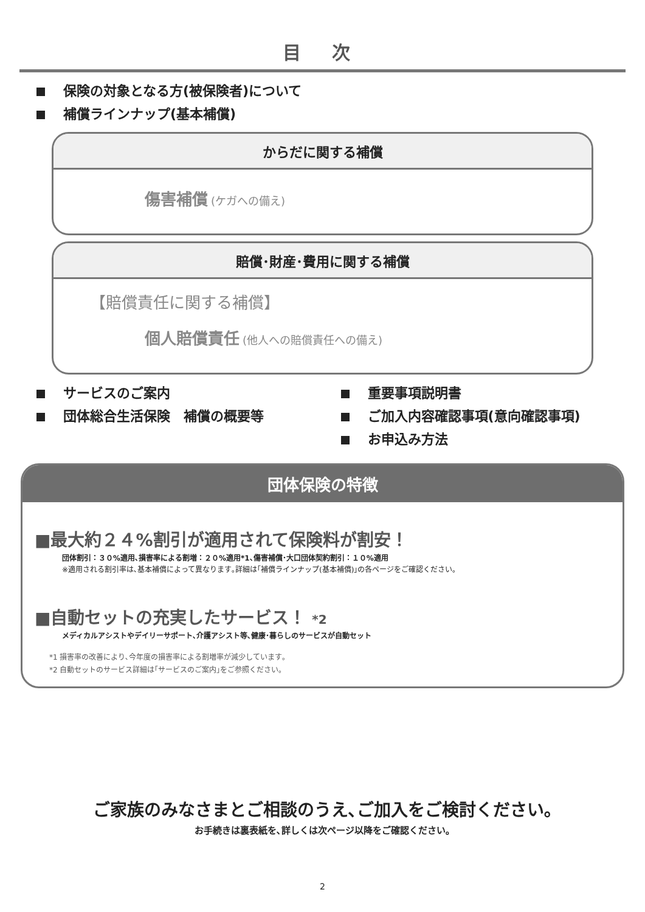目 次
保険の対象となる方(被保険者)について
補償ラインナップ(基本補償)
からだに関する補償
傷害補償 (ケガへの備え)
賠償･財産･費用に関する補償
【賠償責任に関する補償】
個人賠償責任 (他人への賠償責任への備え)
サービスのご案内
団体総合生活保険　補償の概要等
重要事項説明書
ご加入内容確認事項(意向確認事項)
お申込み方法
団体保険の特徴
■最大約２４%割引が適用されて保険料が割安！
団体割引：３０%適用､損害率による割増：２０%適用*1､傷害補償･大口団体契約割引：１０%適用
※適用される割引率は､基本補償によって異なります｡詳細は｢補償ラインナップ(基本補償)｣の各ページをご確認ください｡
■自動セットの充実したサービス！ *2
メディカルアシストやデイリーサポート､介護アシスト等､健康･暮らしのサービスが自動セット
*1 損害率の改善により､今年度の損害率による割増率が減少しています｡
*2 自動セットのサービス詳細は｢サービスのご案内｣をご参照ください｡
ご家族のみなさまとご相談のうえ､ご加入をご検討ください｡
お手続きは裏表紙を､詳しくは次ページ以降をご確認ください｡
2